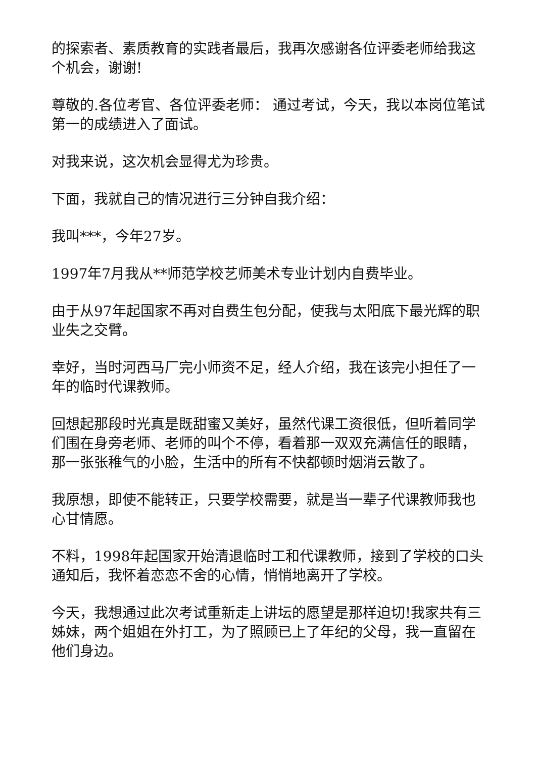的探索者、素质教育的实践者最后，我再次感谢各位评委老师给我这个机会，谢谢!
尊敬的.各位考官、各位评委老师： 通过考试，今天，我以本岗位笔试第一的成绩进入了面试。
对我来说，这次机会显得尤为珍贵。
下面，我就自己的情况进行三分钟自我介绍：
我叫***，今年27岁。
1997年7月我从**师范学校艺师美术专业计划内自费毕业。
由于从97年起国家不再对自费生包分配，使我与太阳底下最光辉的职业失之交臂。
幸好，当时河西马厂完小师资不足，经人介绍，我在该完小担任了一年的临时代课教师。
回想起那段时光真是既甜蜜又美好，虽然代课工资很低，但听着同学们围在身旁老师、老师的叫个不停，看着那一双双充满信任的眼睛，那一张张稚气的小脸，生活中的所有不快都顿时烟消云散了。
我原想，即使不能转正，只要学校需要，就是当一辈子代课教师我也心甘情愿。
不料，1998年起国家开始清退临时工和代课教师，接到了学校的口头通知后，我怀着恋恋不舍的心情，悄悄地离开了学校。
今天，我想通过此次考试重新走上讲坛的愿望是那样迫切!我家共有三姊妹，两个姐姐在外打工，为了照顾已上了年纪的父母，我一直留在他们身边。